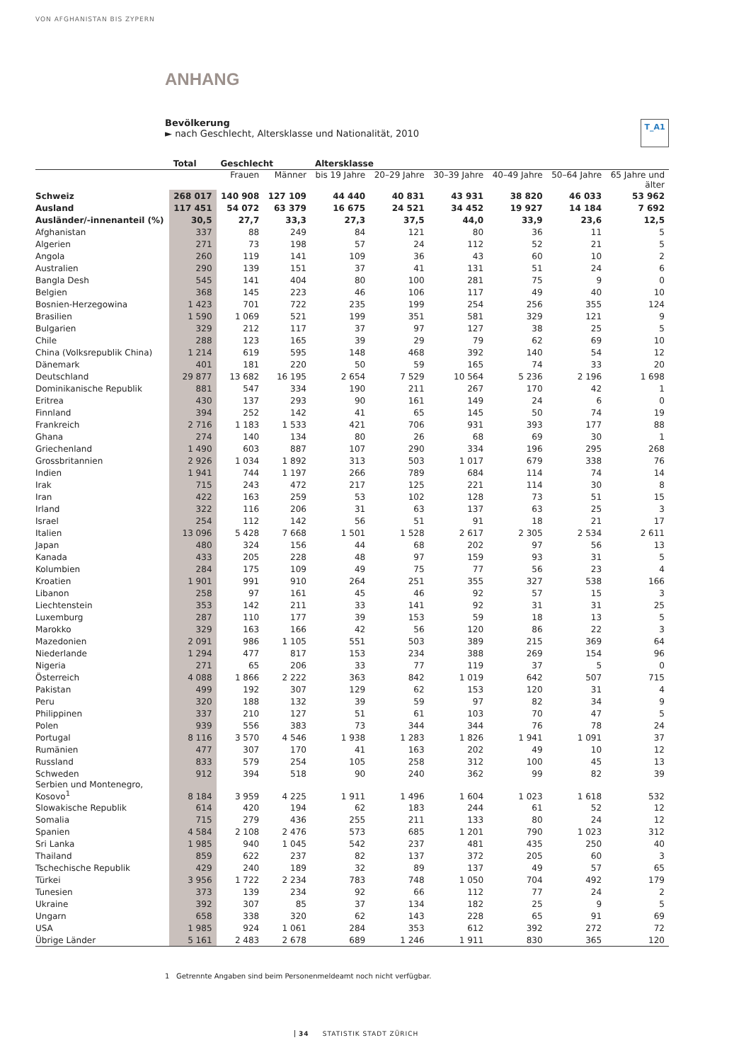VON AFGHANISTAN BIS ZYPERN
ANHANG
Bevölkerung
► nach Geschlecht, Altersklasse und Nationalität, 2010
T_A1
| | Total | Geschlecht | | Altersklasse | | | | | |
| --- | --- | --- | --- | --- | --- | --- | --- | --- | --- |
| | | Frauen | Männer | bis 19 Jahre | 20–29 Jahre | 30–39 Jahre | 40–49 Jahre | 50–64 Jahre | 65 Jahre und älter |
| Schweiz | 268 017 | 140 908 | 127 109 | 44 440 | 40 831 | 43 931 | 38 820 | 46 033 | 53 962 |
| Ausland | 117 451 | 54 072 | 63 379 | 16 675 | 24 521 | 34 452 | 19 927 | 14 184 | 7 692 |
| Ausländer/-innenanteil (%) | 30,5 | 27,7 | 33,3 | 27,3 | 37,5 | 44,0 | 33,9 | 23,6 | 12,5 |
| Afghanistan | 337 | 88 | 249 | 84 | 121 | 80 | 36 | 11 | 5 |
| Algerien | 271 | 73 | 198 | 57 | 24 | 112 | 52 | 21 | 5 |
| Angola | 260 | 119 | 141 | 109 | 36 | 43 | 60 | 10 | 2 |
| Australien | 290 | 139 | 151 | 37 | 41 | 131 | 51 | 24 | 6 |
| Bangla Desh | 545 | 141 | 404 | 80 | 100 | 281 | 75 | 9 | 0 |
| Belgien | 368 | 145 | 223 | 46 | 106 | 117 | 49 | 40 | 10 |
| Bosnien-Herzegowina | 1 423 | 701 | 722 | 235 | 199 | 254 | 256 | 355 | 124 |
| Brasilien | 1 590 | 1 069 | 521 | 199 | 351 | 581 | 329 | 121 | 9 |
| Bulgarien | 329 | 212 | 117 | 37 | 97 | 127 | 38 | 25 | 5 |
| Chile | 288 | 123 | 165 | 39 | 29 | 79 | 62 | 69 | 10 |
| China (Volksrepublik China) | 1 214 | 619 | 595 | 148 | 468 | 392 | 140 | 54 | 12 |
| Dänemark | 401 | 181 | 220 | 50 | 59 | 165 | 74 | 33 | 20 |
| Deutschland | 29 877 | 13 682 | 16 195 | 2 654 | 7 529 | 10 564 | 5 236 | 2 196 | 1 698 |
| Dominikanische Republik | 881 | 547 | 334 | 190 | 211 | 267 | 170 | 42 | 1 |
| Eritrea | 430 | 137 | 293 | 90 | 161 | 149 | 24 | 6 | 0 |
| Finnland | 394 | 252 | 142 | 41 | 65 | 145 | 50 | 74 | 19 |
| Frankreich | 2 716 | 1 183 | 1 533 | 421 | 706 | 931 | 393 | 177 | 88 |
| Ghana | 274 | 140 | 134 | 80 | 26 | 68 | 69 | 30 | 1 |
| Griechenland | 1 490 | 603 | 887 | 107 | 290 | 334 | 196 | 295 | 268 |
| Grossbritannien | 2 926 | 1 034 | 1 892 | 313 | 503 | 1 017 | 679 | 338 | 76 |
| Indien | 1 941 | 744 | 1 197 | 266 | 789 | 684 | 114 | 74 | 14 |
| Irak | 715 | 243 | 472 | 217 | 125 | 221 | 114 | 30 | 8 |
| Iran | 422 | 163 | 259 | 53 | 102 | 128 | 73 | 51 | 15 |
| Irland | 322 | 116 | 206 | 31 | 63 | 137 | 63 | 25 | 3 |
| Israel | 254 | 112 | 142 | 56 | 51 | 91 | 18 | 21 | 17 |
| Italien | 13 096 | 5 428 | 7 668 | 1 501 | 1 528 | 2 617 | 2 305 | 2 534 | 2 611 |
| Japan | 480 | 324 | 156 | 44 | 68 | 202 | 97 | 56 | 13 |
| Kanada | 433 | 205 | 228 | 48 | 97 | 159 | 93 | 31 | 5 |
| Kolumbien | 284 | 175 | 109 | 49 | 75 | 77 | 56 | 23 | 4 |
| Kroatien | 1 901 | 991 | 910 | 264 | 251 | 355 | 327 | 538 | 166 |
| Libanon | 258 | 97 | 161 | 45 | 46 | 92 | 57 | 15 | 3 |
| Liechtenstein | 353 | 142 | 211 | 33 | 141 | 92 | 31 | 31 | 25 |
| Luxemburg | 287 | 110 | 177 | 39 | 153 | 59 | 18 | 13 | 5 |
| Marokko | 329 | 163 | 166 | 42 | 56 | 120 | 86 | 22 | 3 |
| Mazedonien | 2 091 | 986 | 1 105 | 551 | 503 | 389 | 215 | 369 | 64 |
| Niederlande | 1 294 | 477 | 817 | 153 | 234 | 388 | 269 | 154 | 96 |
| Nigeria | 271 | 65 | 206 | 33 | 77 | 119 | 37 | 5 | 0 |
| Österreich | 4 088 | 1 866 | 2 222 | 363 | 842 | 1 019 | 642 | 507 | 715 |
| Pakistan | 499 | 192 | 307 | 129 | 62 | 153 | 120 | 31 | 4 |
| Peru | 320 | 188 | 132 | 39 | 59 | 97 | 82 | 34 | 9 |
| Philippinen | 337 | 210 | 127 | 51 | 61 | 103 | 70 | 47 | 5 |
| Polen | 939 | 556 | 383 | 73 | 344 | 344 | 76 | 78 | 24 |
| Portugal | 8 116 | 3 570 | 4 546 | 1 938 | 1 283 | 1 826 | 1 941 | 1 091 | 37 |
| Rumänien | 477 | 307 | 170 | 41 | 163 | 202 | 49 | 10 | 12 |
| Russland | 833 | 579 | 254 | 105 | 258 | 312 | 100 | 45 | 13 |
| Schweden | 912 | 394 | 518 | 90 | 240 | 362 | 99 | 82 | 39 |
| Serbien und Montenegro, Kosovo<sup>1</sup> | 8 184 | 3 959 | 4 225 | 1 911 | 1 496 | 1 604 | 1 023 | 1 618 | 532 |
| Slowakische Republik | 614 | 420 | 194 | 62 | 183 | 244 | 61 | 52 | 12 |
| Somalia | 715 | 279 | 436 | 255 | 211 | 133 | 80 | 24 | 12 |
| Spanien | 4 584 | 2 108 | 2 476 | 573 | 685 | 1 201 | 790 | 1 023 | 312 |
| Sri Lanka | 1 985 | 940 | 1 045 | 542 | 237 | 481 | 435 | 250 | 40 |
| Thailand | 859 | 622 | 237 | 82 | 137 | 372 | 205 | 60 | 3 |
| Tschechische Republik | 429 | 240 | 189 | 32 | 89 | 137 | 49 | 57 | 65 |
| Türkei | 3 956 | 1 722 | 2 234 | 783 | 748 | 1 050 | 704 | 492 | 179 |
| Tunesien | 373 | 139 | 234 | 92 | 66 | 112 | 77 | 24 | 2 |
| Ukraine | 392 | 307 | 85 | 37 | 134 | 182 | 25 | 9 | 5 |
| Ungarn | 658 | 338 | 320 | 62 | 143 | 228 | 65 | 91 | 69 |
| USA | 1 985 | 924 | 1 061 | 284 | 353 | 612 | 392 | 272 | 72 |
| Übrige Länder | 5 161 | 2 483 | 2 678 | 689 | 1 246 | 1 911 | 830 | 365 | 120 |
1 Getrennte Angaben sind beim Personenmeldeamt noch nicht verfügbar.
34 STATISTIK STADT ZÜRICH